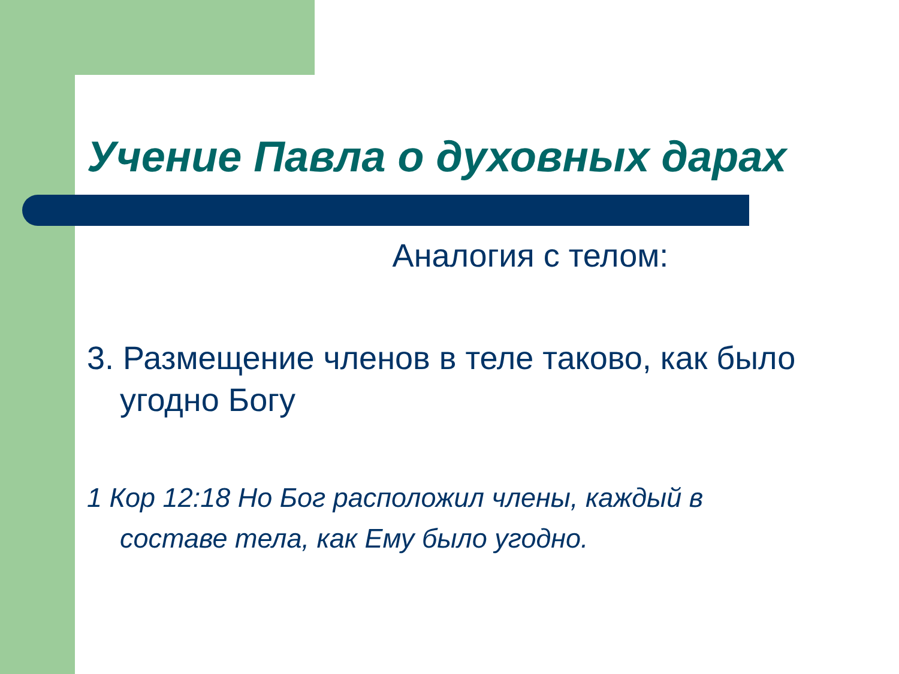Учение Павла о духовных дарах
Аналогия с телом:
3. Размещение членов в теле таково, как было угодно Богу
1 Кор 12:18 Но Бог расположил члены, каждый в составе тела, как Ему было угодно.